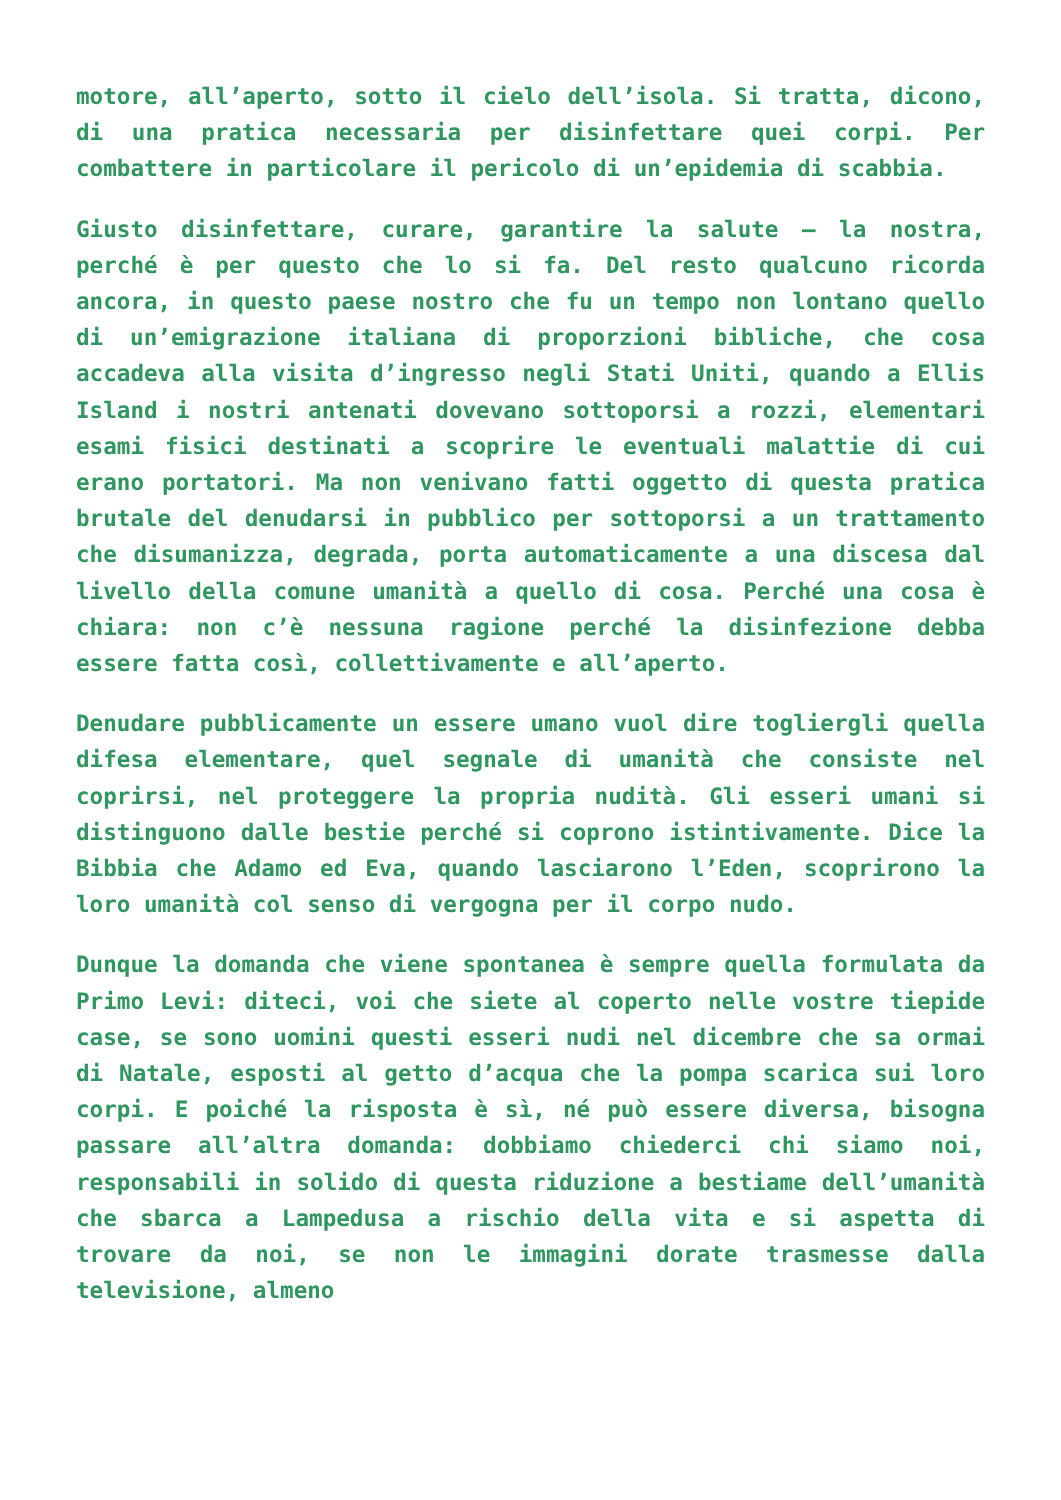motore, all’aperto, sotto il cielo dell’isola. Si tratta, dicono, di una pratica necessaria per disinfettare quei corpi. Per combattere in particolare il pericolo di un’epidemia di scabbia.
Giusto disinfettare, curare, garantire la salute – la nostra, perché è per questo che lo si fa. Del resto qualcuno ricorda ancora, in questo paese nostro che fu un tempo non lontano quello di un’emigrazione italiana di proporzioni bibliche, che cosa accadeva alla visita d’ingresso negli Stati Uniti, quando a Ellis Island i nostri antenati dovevano sottoporsi a rozzi, elementari esami fisici destinati a scoprire le eventuali malattie di cui erano portatori. Ma non venivano fatti oggetto di questa pratica brutale del denudarsi in pubblico per sottoporsi a un trattamento che disumanizza, degrada, porta automaticamente a una discesa dal livello della comune umanità a quello di cosa. Perché una cosa è chiara: non c’è nessuna ragione perché la disinfezione debba essere fatta così, collettivamente e all’aperto.
Denudare pubblicamente un essere umano vuol dire togliergli quella difesa elementare, quel segnale di umanità che consiste nel coprirsi, nel proteggere la propria nudità. Gli esseri umani si distinguono dalle bestie perché si coprono istintivamente. Dice la Bibbia che Adamo ed Eva, quando lasciarono l’Eden, scoprirono la loro umanità col senso di vergogna per il corpo nudo.
Dunque la domanda che viene spontanea è sempre quella formulata da Primo Levi: diteci, voi che siete al coperto nelle vostre tiepide case, se sono uomini questi esseri nudi nel dicembre che sa ormai di Natale, esposti al getto d’acqua che la pompa scarica sui loro corpi. E poiché la risposta è sì, né può essere diversa, bisogna passare all’altra domanda: dobbiamo chiederci chi siamo noi, responsabili in solido di questa riduzione a bestiame dell’umanità che sbarca a Lampedusa a rischio della vita e si aspetta di trovare da noi, se non le immagini dorate trasmesse dalla televisione, almeno